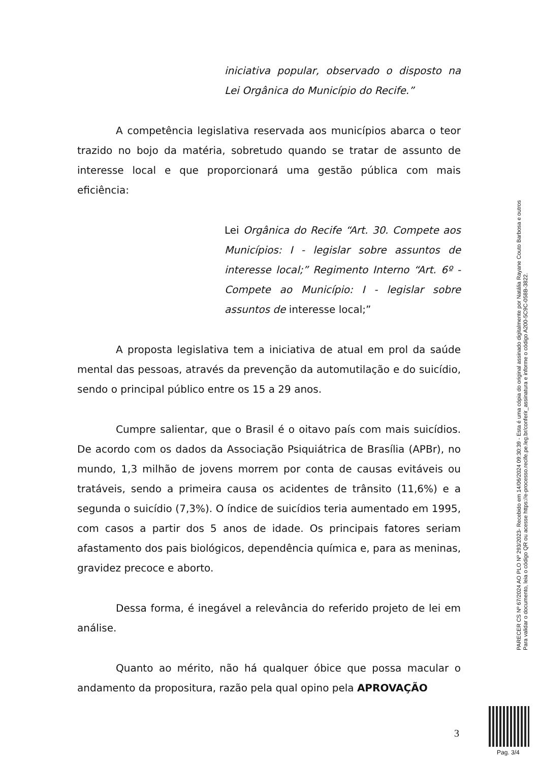iniciativa popular, observado o disposto na Lei Orgânica do Município do Recife.”
A competência legislativa reservada aos municípios abarca o teor trazido no bojo da matéria, sobretudo quando se tratar de assunto de interesse local e que proporcionará uma gestão pública com mais eficiência:
Lei Orgânica do Recife “Art. 30. Compete aos Municípios: I - legislar sobre assuntos de interesse local;” Regimento Interno “Art. 6º - Compete ao Município: I - legislar sobre assuntos de interesse local;”
A proposta legislativa tem a iniciativa de atual em prol da saúde mental das pessoas, através da prevenção da automutilação e do suicídio, sendo o principal público entre os 15 a 29 anos.
Cumpre salientar, que o Brasil é o oitavo país com mais suicídios. De acordo com os dados da Associação Psiquiátrica de Brasília (APBr), no mundo, 1,3 milhão de jovens morrem por conta de causas evitáveis ou tratáveis, sendo a primeira causa os acidentes de trânsito (11,6%) e a segunda o suicídio (7,3%). O índice de suicídios teria aumentado em 1995, com casos a partir dos 5 anos de idade. Os principais fatores seriam afastamento dos pais biológicos, dependência química e, para as meninas, gravidez precoce e aborto.
Dessa forma, é inegável a relevância do referido projeto de lei em análise.
Quanto ao mérito, não há qualquer óbice que possa macular o andamento da propositura, razão pela qual opino pela APROVAÇÃO
PARECER CS Nº 67/2024 AO PLO Nº 293/2023- Recebido em 14/06/2024 09:30:39 - Esta é uma cópia do original assinado digitalmente por Natália Rayane Couto Barbosa e outros
Para validar o documento, leia o código QR ou acesse https://e-processo.recife.pe.leg.br/conferir_assinatura e informe o código A200-5C9C-058B-3822.
3
Pag. 3/4